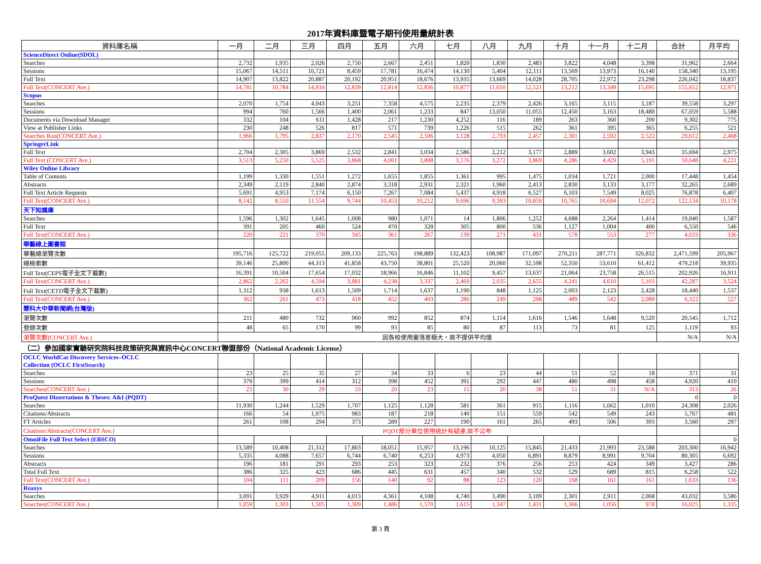2017年資料庫暨電子期刊使用量統計表
| 資料庫名稱 | 一月 | 二月 | 三月 | 四月 | 五月 | 六月 | 七月 | 八月 | 九月 | 十月 | 十一月 | 十二月 | 合計 | 月平均 |
| --- | --- | --- | --- | --- | --- | --- | --- | --- | --- | --- | --- | --- | --- | --- |
| ScienceDirect Online(SDOL) | | | | | | | | | | | | | | |
| Searches | 2,732 | 1,935 | 2,026 | 2,750 | 2,667 | 2,451 | 1,820 | 1,830 | 2,483 | 3,822 | 4,048 | 3,398 | 31,962 | 2,664 |
| Sessions | 15,067 | 14,511 | 10,721 | 8,459 | 17,781 | 16,474 | 14,130 | 5,404 | 12,111 | 13,569 | 13,973 | 16,140 | 158,340 | 13,195 |
| Full Text | 14,907 | 13,822 | 20,887 | 20,192 | 20,951 | 18,676 | 13,935 | 13,669 | 14,028 | 28,705 | 22,972 | 23,298 | 226,042 | 18,837 |
| Full Text(CONCERT Ave.) | 14,781 | 10,784 | 14,934 | 12,839 | 12,814 | 12,836 | 10,877 | 11,010 | 12,521 | 13,212 | 13,349 | 15,695 | 155,652 | 12,971 |
| Scopus | | | | | | | | | | | | | | |
| Searches | 2,070 | 1,754 | 4,043 | 3,251 | 7,358 | 4,575 | 2,235 | 2,379 | 2,426 | 3,165 | 3,115 | 3,187 | 39,558 | 3,297 |
| Sessions | 994 | 760 | 1,566 | 1,400 | 2,061 | 1,233 | 847 | 13,050 | 11,055 | 12,450 | 3,163 | 18,480 | 67,059 | 5,588 |
| Documents via Download Manager | 332 | 104 | 611 | 1,428 | 217 | 1,230 | 4,252 | 116 | 189 | 263 | 360 | 200 | 9,302 | 775 |
| View at Publisher Links | 230 | 248 | 526 | 817 | 571 | 739 | 1,226 | 515 | 262 | 361 | 395 | 365 | 6,255 | 521 |
| Searches Run(CONCERT Ave.) | 1,966 | 1,795 | 2,837 | 2,170 | 2,545 | 2,506 | 3,128 | 2,793 | 2,457 | 2,301 | 2,592 | 2,522 | 29,612 | 2,468 |
| SpringerLink | | | | | | | | | | | | | | |
| Full Text | 2,704 | 2,305 | 3,869 | 2,532 | 2,841 | 3,034 | 2,586 | 2,212 | 3,177 | 2,889 | 3,602 | 3,943 | 35,694 | 2,975 |
| Full Text (CONCERT Ave.) | 3,513 | 5,250 | 5,525 | 3,868 | 4,061 | 3,808 | 3,576 | 3,272 | 3,869 | 4,286 | 4,429 | 5,191 | 50,648 | 4,221 |
| Wiley Online Library | | | | | | | | | | | | | | |
| Table of Contents | 1,199 | 1,330 | 1,551 | 1,272 | 1,655 | 1,855 | 1,361 | 995 | 1,475 | 1,034 | 1,721 | 2,000 | 17,448 | 1,454 |
| Abstracts | 2,349 | 2,119 | 2,840 | 2,874 | 3,318 | 2,931 | 2,321 | 1,960 | 2,413 | 2,830 | 3,133 | 3,177 | 32,265 | 2,689 |
| Full Text Article Requests | 5,691 | 4,953 | 7,174 | 6,150 | 7,267 | 7,084 | 5,437 | 4,918 | 6,527 | 6,103 | 7,549 | 8,025 | 76,878 | 6,407 |
| Full Text(CONCERT Ave.) | 8,142 | 8,550 | 11,554 | 9,744 | 10,453 | 10,212 | 9,696 | 9,393 | 10,859 | 10,765 | 10,694 | 12,072 | 122,134 | 10,178 |
| 天下知識庫 | | | | | | | | | | | | | | |
| Searches | 1,596 | 1,302 | 1,645 | 1,008 | 980 | 1,071 | 14 | 1,806 | 1,252 | 4,688 | 2,264 | 1,414 | 19,040 | 1,587 |
| Full Text | 391 | 205 | 460 | 524 | 470 | 328 | 305 | 800 | 536 | 1,127 | 1,004 | 400 | 6,550 | 546 |
| Full Text(CONCERT Ave.) | 220 | 221 | 370 | 345 | 361 | 267 | 139 | 271 | 431 | 578 | 553 | 277 | 4,033 | 336 |
| 華藝線上圖書館 | | | | | | | | | | | | | | |
| 華藝總瀏覽次數 | 195,716 | 125,722 | 219,055 | 209,133 | 225,763 | 198,889 | 132,423 | 108,987 | 171,097 | 270,211 | 287,771 | 326,832 | 2,471,599 | 205,967 |
| 總檢索數 | 39,146 | 25,800 | 44,313 | 41,858 | 43,750 | 38,801 | 25,520 | 20,060 | 32,598 | 52,350 | 53,610 | 61,412 | 479,218 | 39,935 |
| Full Text(CEPS電子全文下載數) | 16,391 | 10,504 | 17,654 | 17,032 | 18,966 | 16,846 | 11,102 | 9,457 | 13,637 | 21,064 | 23,758 | 26,515 | 202,926 | 16,911 |
| Full Text(CONCERT Ave.) | 2,862 | 2,262 | 4,594 | 3,881 | 4,238 | 3,337 | 2,469 | 2,035 | 2,655 | 4,241 | 4,610 | 5,103 | 42,287 | 3,524 |
| Full Text(CETD電子全文下載數) | 1,312 | 938 | 1,613 | 1,509 | 1,714 | 1,637 | 1,190 | 848 | 1,125 | 2,003 | 2,123 | 2,428 | 18,440 | 1,537 |
| Full Text(CONCERT Ave.) | 362 | 261 | 473 | 418 | 452 | 403 | 286 | 249 | 298 | 489 | 542 | 2,089 | 6,322 | 527 |
| 慧科大中華新聞網(台灣版) | | | | | | | | | | | | | | |
| 瀏覽次數 | 211 | 480 | 732 | 960 | 992 | 852 | 874 | 1,114 | 1,616 | 1,546 | 1,648 | 9,520 | 20,545 | 1,712 |
| 登錄次數 | 48 | 65 | 170 | 99 | 93 | 85 | 80 | 87 | 113 | 73 | 81 | 125 | 1,119 | 93 |
| 瀏覽次數(CONCERT Ave.) | 因各校使用量落差極大，故不提供平均值 | | | | | | | | | | | | N/A | N/A |
| （二）參加國家實驗研究院科技政策研究與資訊中心CONCERT聯盟部份（National Academic License） | | | | | | | | | | | | | | |
| OCLC WorldCat Discovery Services–OCLC Collection (OCLC FirstSearch) | | | | | | | | | | | | | | |
| Searches | 23 | 25 | 35 | 27 | 34 | 33 | 6 | 23 | 44 | 51 | 52 | 18 | 371 | 31 |
| Sessions | 379 | 399 | 414 | 312 | 398 | 452 | 391 | 292 | 447 | 480 | 498 | 458 | 4,920 | 410 |
| Searches(CONCERT Ave.) | 23 | 30 | 29 | 33 | 20 | 23 | 15 | 20 | 38 | 51 | 31 | N/A | 313 | 26 |
| ProQuest Dissertations & Theses: A&I (PQDT) | | | | | | | | | | | | | 0 | 0 |
| Searches | 11,930 | 1,244 | 1,529 | 1,707 | 1,125 | 1,128 | 581 | 361 | 915 | 1,116 | 1,662 | 1,010 | 24,308 | 2,026 |
| Citations/Abstracts | 166 | 54 | 1,975 | 983 | 187 | 218 | 140 | 151 | 559 | 542 | 549 | 243 | 5,767 | 481 |
| FT Articles | 261 | 108 | 294 | 373 | 289 | 227 | 190 | 161 | 265 | 493 | 506 | 393 | 3,560 | 297 |
| Citations/Abstracts(CONCERT Ave.) | PQDT部分單位使用統計有疑慮,故不公布 | | | | | | | | | | | | | |
| OmniFile Full Text Select (EBSCO) | | | | | | | | | | | | | | 0 |
| Searches | 13,589 | 10,408 | 21,312 | 17,803 | 18,051 | 15,957 | 13,196 | 10,125 | 15,845 | 21,433 | 21,993 | 23,588 | 203,300 | 16,942 |
| Sessions | 5,335 | 4,088 | 7,657 | 6,744 | 6,740 | 6,253 | 4,973 | 4,050 | 6,891 | 8,879 | 8,991 | 9,704 | 80,305 | 6,692 |
| Abstracts | 196 | 181 | 291 | 293 | 253 | 323 | 232 | 376 | 256 | 253 | 424 | 349 | 3,427 | 286 |
| Total Full Text | 386 | 325 | 423 | 686 | 445 | 631 | 457 | 340 | 532 | 529 | 689 | 815 | 6,258 | 522 |
| Full Text(CONCERT Ave.) | 104 | 111 | 209 | 156 | 140 | 92 | 88 | 123 | 120 | 168 | 161 | 161 | 1,633 | 136 |
| Reaxys | | | | | | | | | | | | | | |
| Searches | 3,091 | 3,929 | 4,911 | 4,013 | 4,361 | 4,108 | 4,740 | 3,490 | 3,109 | 2,301 | 2,911 | 2,068 | 43,032 | 3,586 |
| Searches(CONCERT Ave.) | 1,059 | 1,303 | 1,505 | 1,309 | 1,486 | 1,570 | 1,615 | 1,347 | 1,431 | 1,366 | 1,056 | 978 | 16,025 | 1,335 |
第 3 頁